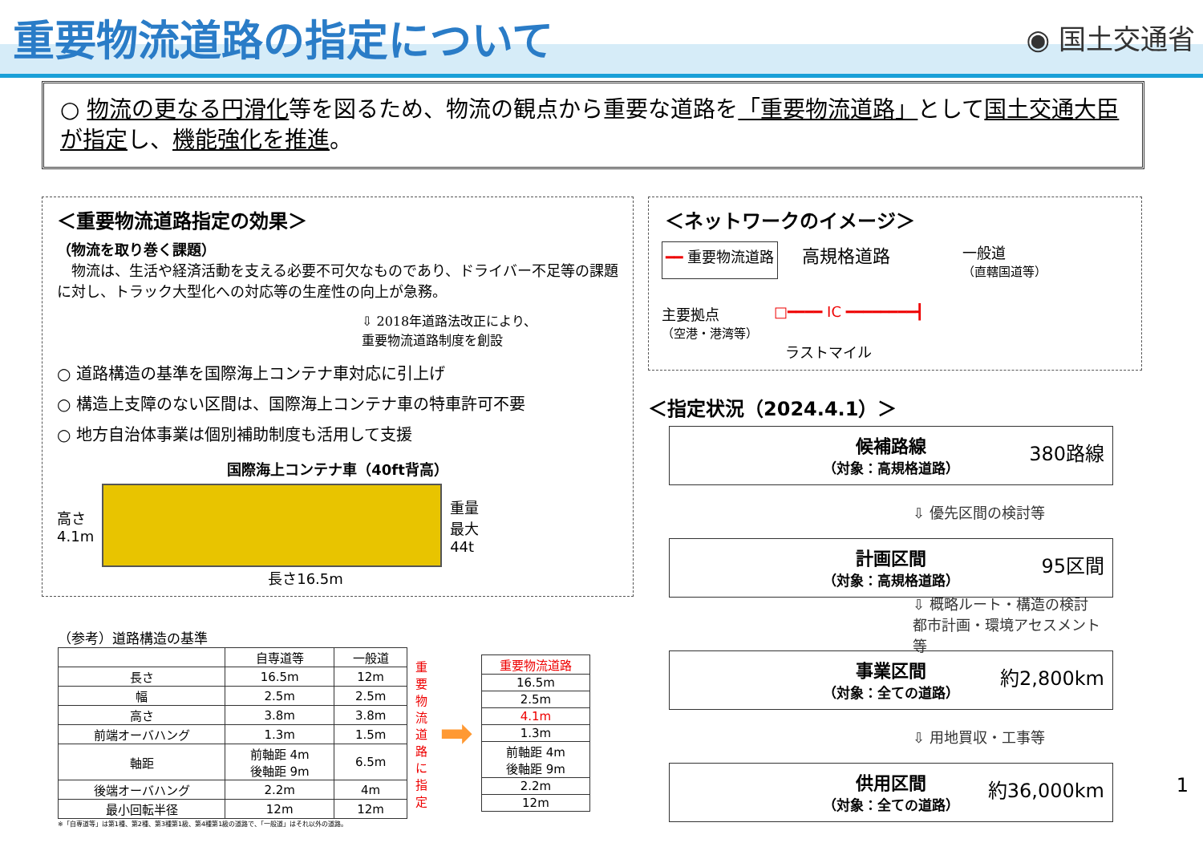重要物流道路の指定について
◉ 国土交通省
○ 物流の更なる円滑化等を図るため、物流の観点から重要な道路を「重要物流道路」として国土交通大臣が指定し、機能強化を推進。
＜重要物流道路指定の効果＞
（物流を取り巻く課題）
　物流は、生活や経済活動を支える必要不可欠なものであり、ドライバー不足等の課題に対し、トラック大型化への対応等の生産性の向上が急務。
⇩ 2018年道路法改正により、
重要物流道路制度を創設
○ 道路構造の基準を国際海上コンテナ車対応に引上げ
○ 構造上支障のない区間は、国際海上コンテナ車の特車許可不要
○ 地方自治体事業は個別補助制度も活用して支援
国際海上コンテナ車（40ft背高）
高さ
4.1m
重量
最大
44t
長さ16.5m
＜ネットワークのイメージ＞
━━ 重要物流道路 高規格道路 一般道
（直轄国道等）
主要拠点
（空港・港湾等） □━━━━ IC ━━━━━━━━┫
ラストマイル
＜指定状況（2024.4.1）＞
候補路線
（対象：高規格道路） 380路線
⇩ 優先区間の検討等
計画区間
（対象：高規格道路） 95区間
⇩ 概略ルート・構造の検討
都市計画・環境アセスメント等
事業区間
（対象：全ての道路） 約2,800km
⇩ 用地買収・工事等
供用区間
（対象：全ての道路） 約36,000km
（参考）道路構造の基準
| | 自専道等 | 一般道 |
| --- | --- | --- |
| 長さ | 16.5m | 12m |
| 幅 | 2.5m | 2.5m |
| 高さ | 3.8m | 3.8m |
| 前端オーバハング | 1.3m | 1.5m |
| 軸距 | 前軸距 4m 後軸距 9m | 6.5m |
| 後端オーバハング | 2.2m | 4m |
| 最小回転半径 | 12m | 12m |
重要物流道路に指定
➡
| 重要物流道路 |
| --- |
| 16.5m |
| 2.5m |
| 4.1m |
| 1.3m |
| 前軸距 4m 後軸距 9m |
| 2.2m |
| 12m |
※「自専道等」は第1種、第2種、第3種第1級、第4種第1級の道路で、「一般道」はそれ以外の道路。
1